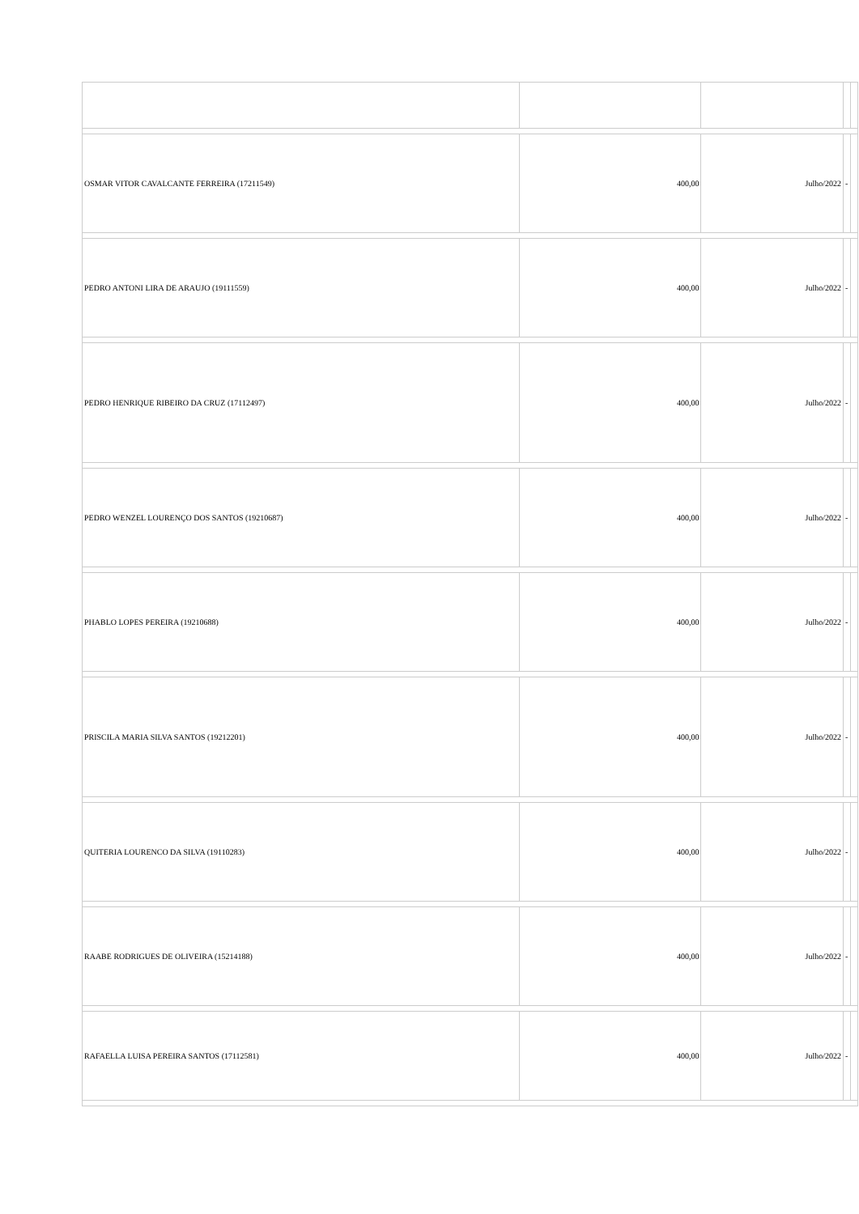| OSMAR VITOR CAVALCANTE FERREIRA (17211549) | 400,00 | Julho/2022 | - | |
| PEDRO ANTONI LIRA DE ARAUJO (19111559) | 400,00 | Julho/2022 | - | |
| PEDRO HENRIQUE RIBEIRO DA CRUZ (17112497) | 400,00 | Julho/2022 | - | |
| PEDRO WENZEL LOURENÇO DOS SANTOS (19210687) | 400,00 | Julho/2022 | - | |
| PHABLO LOPES PEREIRA (19210688) | 400,00 | Julho/2022 | - | |
| PRISCILA MARIA SILVA SANTOS (19212201) | 400,00 | Julho/2022 | - | |
| QUITERIA LOURENCO DA SILVA (19110283) | 400,00 | Julho/2022 | - | |
| RAABE RODRIGUES DE OLIVEIRA (15214188) | 400,00 | Julho/2022 | - | |
| RAFAELLA LUISA PEREIRA SANTOS (17112581) | 400,00 | Julho/2022 | - | |